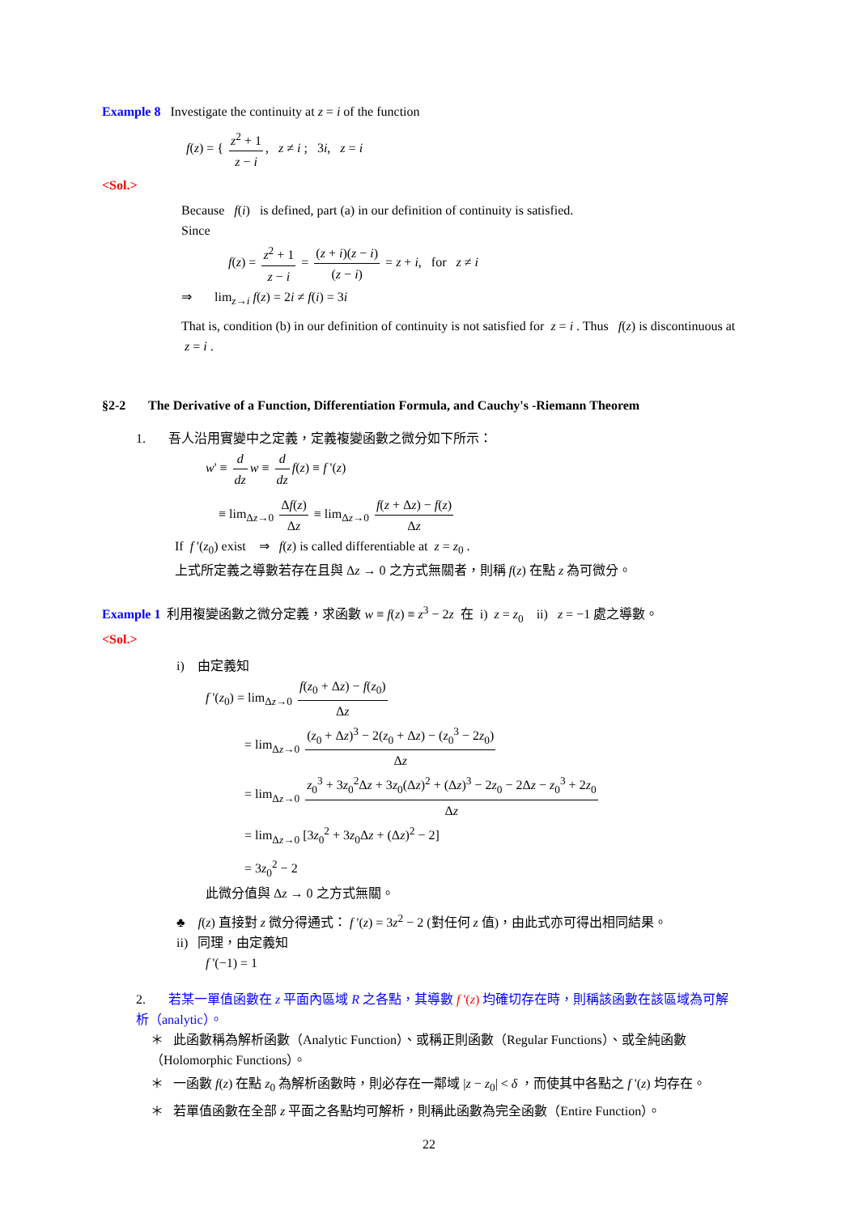Example 8 Investigate the continuity at z = i of the function
f(z) = { z<sup>2</sup> + 1 z − i, z ≠ i ; 3i, z = i
<Sol.>
Because f(i) is defined, part (a) in our definition of continuity is satisfied.
Since
f(z) = z<sup>2</sup> + 1 z − i = (z + i)(z − i) (z − i) = z + i, for z ≠ i
⇒ lim<sub>z→i</sub> f(z) = 2i ≠ f(i) = 3i
That is, condition (b) in our definition of continuity is not satisfied for z = i . Thus f(z) is discontinuous at z = i .
§2-2 The Derivative of a Function, Differentiation Formula, and Cauchy's -Riemann Theorem
1. 吾人沿用實變中之定義，定義複變函數之微分如下所示：
w' ≡ d dz w ≡ d dz f(z) ≡ f '(z)
≡ lim<sub>Δz→0</sub> Δf(z) Δz ≡ lim<sub>Δz→0</sub> f(z + Δz) − f(z) Δz
If f '(z<sub>0</sub>) exist ⇒ f(z) is called differentiable at z = z<sub>0</sub> .
上式所定義之導數若存在且與 Δz → 0 之方式無關者，則稱 f(z) 在點 z 為可微分。
Example 1 利用複變函數之微分定義，求函數 w ≡ f(z) ≡ z<sup>3</sup> − 2z 在 i) z = z<sub>0</sub> ii) z = −1 處之導數。
<Sol.>
i) 由定義知
f '(z<sub>0</sub>) = lim<sub>Δz→0</sub> f(z<sub>0</sub> + Δz) − f(z<sub>0</sub>) Δz
= lim<sub>Δz→0</sub> (z<sub>0</sub> + Δz)<sup>3</sup> − 2(z<sub>0</sub> + Δz) − (z<sub>0</sub><sup>3</sup> − 2z<sub>0</sub>) Δz
= lim<sub>Δz→0</sub> z<sub>0</sub><sup>3</sup> + 3z<sub>0</sub><sup>2</sup>Δz + 3z<sub>0</sub>(Δz)<sup>2</sup> + (Δz)<sup>3</sup> − 2z<sub>0</sub> − 2Δz − z<sub>0</sub><sup>3</sup> + 2z<sub>0</sub> Δz
= lim<sub>Δz→0</sub> [3z<sub>0</sub><sup>2</sup> + 3z<sub>0</sub>Δz + (Δz)<sup>2</sup> − 2]
= 3z<sub>0</sub><sup>2</sup> − 2
此微分值與 Δz → 0 之方式無關。
♣ f(z) 直接對 z 微分得通式： f '(z) = 3z<sup>2</sup> − 2 (對任何 z 值)，由此式亦可得出相同結果。
ii) 同理，由定義知
f '(−1) = 1
2. 若某一單值函數在 z 平面內區域 R 之各點，其導數 f '(z) 均確切存在時，則稱該函數在該區域為可解析（analytic）。
＊ 此函數稱為解析函數（Analytic Function）、或稱正則函數（Regular Functions）、或全純函數（Holomorphic Functions）。
＊ 一函數 f(z) 在點 z<sub>0</sub> 為解析函數時，則必存在一鄰域 |z − z<sub>0</sub>| < δ ，而使其中各點之 f '(z) 均存在。
＊ 若單值函數在全部 z 平面之各點均可解析，則稱此函數為完全函數（Entire Function）。
22